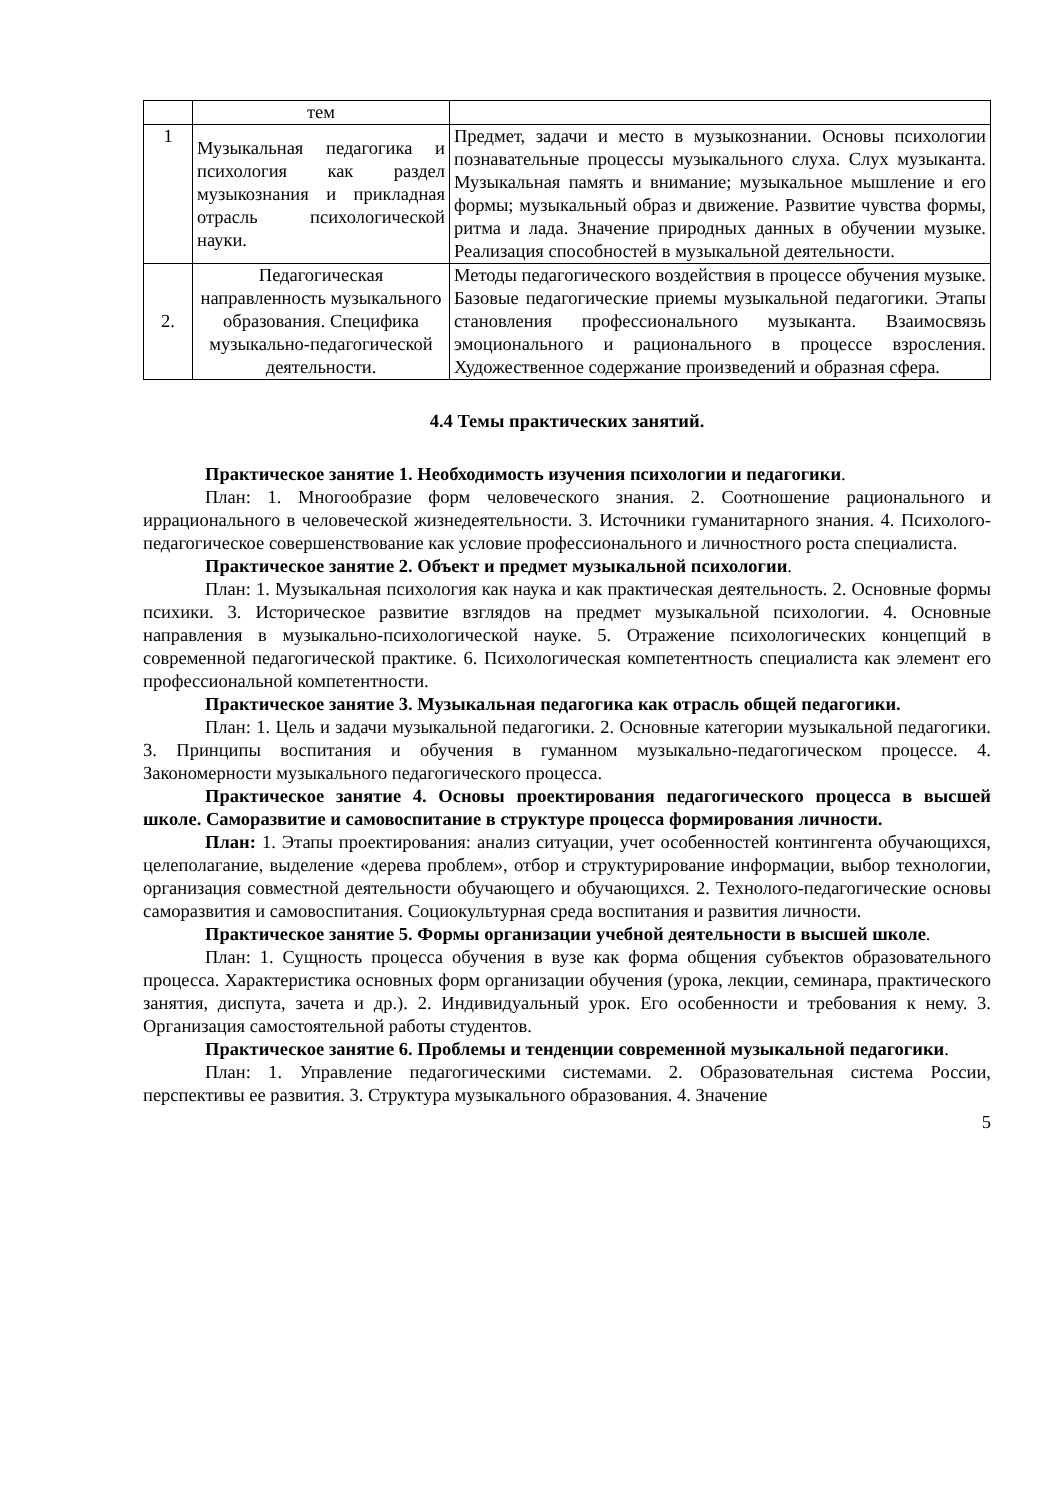| | тем | |
| 1 | Музыкальная педагогика и психология как раздел музыкознания и прикладная отрасль психологической науки. | Предмет, задачи и место в музыкознании. Основы психологии познавательные процессы музыкального слуха. Слух музыканта. Музыкальная память и внимание; музыкальное мышление и его формы; музыкальный образ и движение. Развитие чувства формы, ритма и лада. Значение природных данных в обучении музыке. Реализация способностей в музыкальной деятельности. |
| 2. | Педагогическая направленность музыкального образования. Специфика музыкально-педагогической деятельности. | Методы педагогического воздействия в процессе обучения музыке. Базовые педагогические приемы музыкальной педагогики. Этапы становления профессионального музыканта. Взаимосвязь эмоционального и рационального в процессе взросления. Художественное содержание произведений и образная сфера. |
4.4 Темы практических занятий.
Практическое занятие 1. Необходимость изучения психологии и педагогики.
План: 1. Многообразие форм человеческого знания. 2. Соотношение рационального и иррационального в человеческой жизнедеятельности. 3. Источники гуманитарного знания. 4. Психолого-педагогическое совершенствование как условие профессионального и личностного роста специалиста.
Практическое занятие 2. Объект и предмет музыкальной психологии.
План: 1. Музыкальная психология как наука и как практическая деятельность. 2. Основные формы психики. 3. Историческое развитие взглядов на предмет музыкальной психологии. 4. Основные направления в музыкально-психологической науке. 5. Отражение психологических концепций в современной педагогической практике. 6. Психологическая компетентность специалиста как элемент его профессиональной компетентности.
Практическое занятие 3. Музыкальная педагогика как отрасль общей педагогики.
План: 1. Цель и задачи музыкальной педагогики. 2. Основные категории музыкальной педагогики. 3. Принципы воспитания и обучения в гуманном музыкально-педагогическом процессе. 4. Закономерности музыкального педагогического процесса.
Практическое занятие 4. Основы проектирования педагогического процесса в высшей школе. Саморазвитие и самовоспитание в структуре процесса формирования личности.
План: 1. Этапы проектирования: анализ ситуации, учет особенностей контингента обучающихся, целеполагание, выделение «дерева проблем», отбор и структурирование информации, выбор технологии, организация совместной деятельности обучающего и обучающихся. 2. Технолого-педагогические основы саморазвития и самовоспитания. Социокультурная среда воспитания и развития личности.
Практическое занятие 5. Формы организации учебной деятельности в высшей школе.
План: 1. Сущность процесса обучения в вузе как форма общения субъектов образовательного процесса. Характеристика основных форм организации обучения (урока, лекции, семинара, практического занятия, диспута, зачета и др.). 2. Индивидуальный урок. Его особенности и требования к нему. 3. Организация самостоятельной работы студентов.
Практическое занятие 6. Проблемы и тенденции современной музыкальной педагогики.
План: 1. Управление педагогическими системами. 2. Образовательная система России, перспективы ее развития. 3. Структура музыкального образования. 4. Значение
5